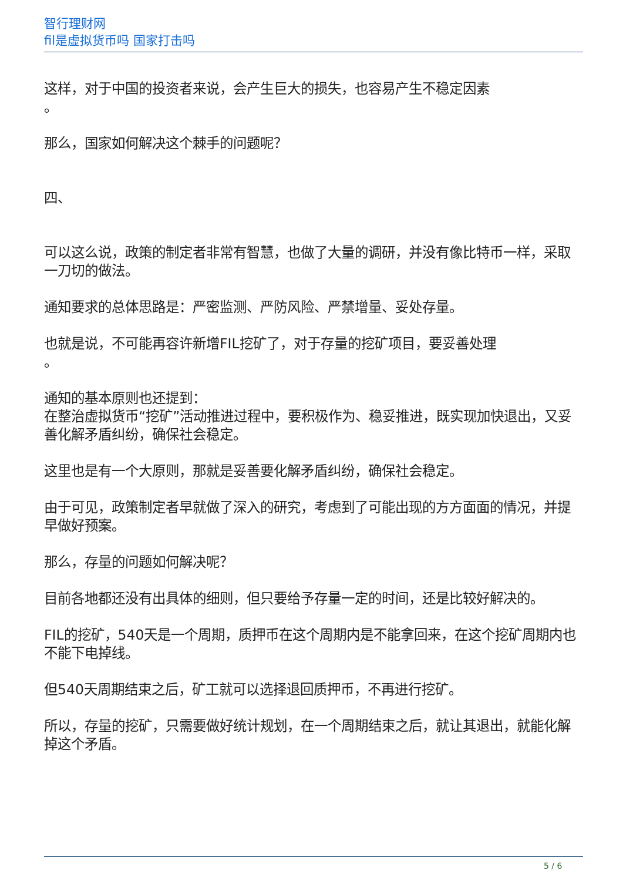智行理财网
fil是虚拟货币吗 国家打击吗
这样，对于中国的投资者来说，会产生巨大的损失，也容易产生不稳定因素
。
那么，国家如何解决这个棘手的问题呢？
四、
可以这么说，政策的制定者非常有智慧，也做了大量的调研，并没有像比特币一样，采取一刀切的做法。
通知要求的总体思路是：严密监测、严防风险、严禁增量、妥处存量。
也就是说，不可能再容许新增FIL挖矿了，对于存量的挖矿项目，要妥善处理
。
通知的基本原则也还提到：
在整治虚拟货币“挖矿”活动推进过程中，要积极作为、稳妥推进，既实现加快退出，又妥善化解矛盾纠纷，确保社会稳定。
这里也是有一个大原则，那就是妥善要化解矛盾纠纷，确保社会稳定。
由于可见，政策制定者早就做了深入的研究，考虑到了可能出现的方方面面的情况，并提早做好预案。
那么，存量的问题如何解决呢？
目前各地都还没有出具体的细则，但只要给予存量一定的时间，还是比较好解决的。
FIL的挖矿，540天是一个周期，质押币在这个周期内是不能拿回来，在这个挖矿周期内也不能下电掉线。
但540天周期结束之后，矿工就可以选择退回质押币，不再进行挖矿。
所以，存量的挖矿，只需要做好统计规划，在一个周期结束之后，就让其退出，就能化解掉这个矛盾。
5 / 6